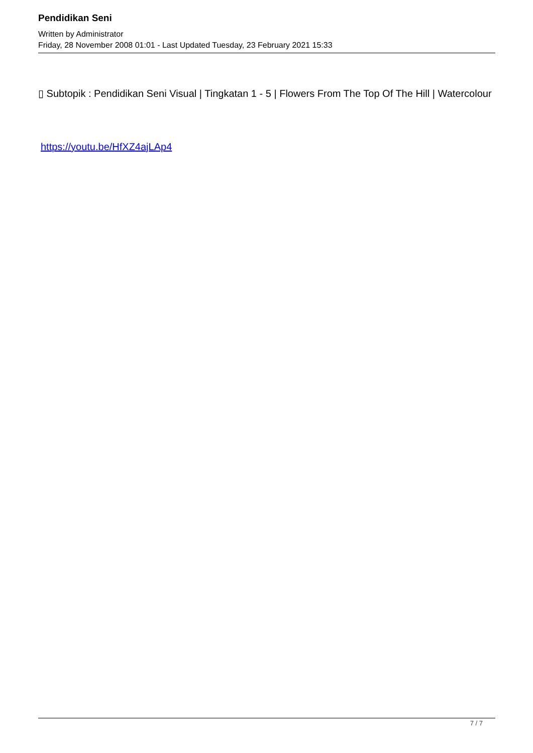Pendidikan Seni
Written by Administrator
Friday, 28 November 2008 01:01 - Last Updated Tuesday, 23 February 2021 15:33
▯ Subtopik : Pendidikan Seni Visual | Tingkatan 1 - 5 | Flowers From The Top Of The Hill | Watercolour
https://youtu.be/HfXZ4ajLAp4
7 / 7